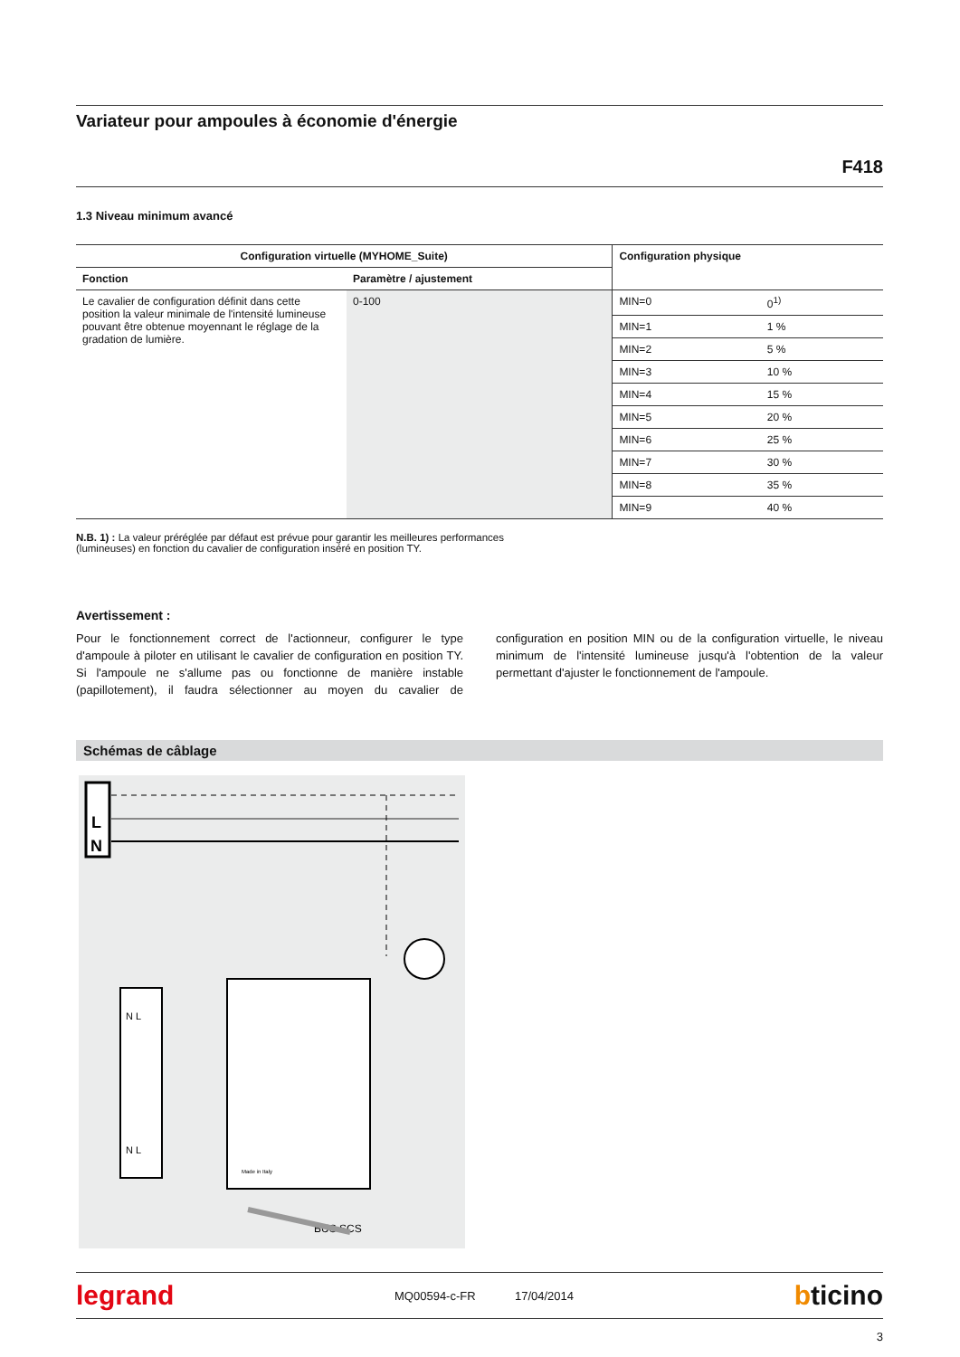Variateur pour ampoules à économie d'énergie
F418
1.3 Niveau minimum avancé
| Configuration virtuelle (MYHOME_Suite) | | Configuration physique | |
| --- | --- | --- | --- |
| Fonction | Paramètre / ajustement | | |
| Le cavalier de configuration définit dans cette position la valeur minimale de l'intensité lumineuse pouvant être obtenue moyennant le réglage de la gradation de lumière. | 0-100 | MIN=0 | 0<sup>1)</sup> |
| | | MIN=1 | 1 % |
| | | MIN=2 | 5 % |
| | | MIN=3 | 10 % |
| | | MIN=4 | 15 % |
| | | MIN=5 | 20 % |
| | | MIN=6 | 25 % |
| | | MIN=7 | 30 % |
| | | MIN=8 | 35 % |
| | | MIN=9 | 40 % |
N.B. 1) : La valeur préréglée par défaut est prévue pour garantir les meilleures performances
(lumineuses) en fonction du cavalier de configuration inséré en position TY.
Avertissement :
Pour le fonctionnement correct de l'actionneur, configurer le type d'ampoule à piloter en utilisant le cavalier de configuration en position TY. Si l'ampoule ne s'allume pas ou fonctionne de manière instable (papillotement), il faudra sélectionner au moyen du cavalier de configuration en position MIN ou de la configuration virtuelle, le niveau minimum de l'intensité lumineuse jusqu'à l'obtention de la valeur permettant d'ajuster le fonctionnement de l'ampoule.
Schémas de câblage
L
N
N L
N L
Made in Italy
BUS SCS
legrand MQ00594-c-FR 17/04/2014 bticino
3